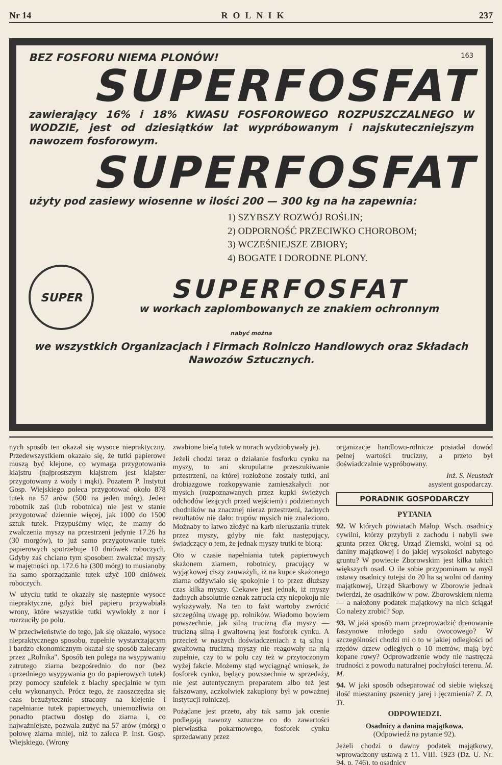Nr 14 ROLNIK 237
BEZ FOSFORU NIEMA PLONÓW! 163
SUPERFOSFAT
zawierający 16% i 18% KWASU FOSFOROWEGO ROZPUSZCZALNEGO W WODZIE, jest od dziesiątków lat wypróbowanym i najskuteczniejszym nawozem fosforowym.
SUPERFOSFAT
użyty pod zasiewy wiosenne w ilości 200 — 300 kg na ha zapewnia:
1) SZYBSZY ROZWÓJ ROŚLIN;
2) ODPORNOŚĆ PRZECIWKO CHOROBOM;
3) WCZEŚNIEJSZE ZBIORY;
4) BOGATE I DORODNE PLONY.
SUPER
SUPERFOSFAT
w workach zaplombowanych ze znakiem ochronnym
nabyć można
we wszystkich Organizacjach i Firmach Rolniczo Handlowych oraz Składach Nawozów Sztucznych.
nych sposób ten okazał się wysoce niepraktyczny. Przedewszystkiem okazało się, że tutki papierowe muszą być klejone, co wymaga przygotowania klajstru (najprostszym klajstrem jest klajster przygotowany z wody i mąki). Pozatem P. Instytut Gosp. Wiejskiego poleca przygotować około 878 tutek na 57 arów (500 na jeden mórg). Jeden robotnik zaś (lub robotnica) nie jest w stanie przygotować dziennie więcej, jak 1000 do 1500 sztuk tutek. Przypuśćmy więc, że mamy do zwalczenia myszy na przestrzeni jedynie 17.26 ha (30 morgów), to już samo przygotowanie tutek papierowych spotrzebuje 10 dniówek roboczych. Gdyby zaś chciano tym sposobem zwalczać myszy w majętności np. 172.6 ha (300 mórg) to musianoby na samo sporządzanie tutek użyć 100 dniówek roboczych.
W użyciu tutki te okazały się następnie wysoce niepraktyczne, gdyż biel papieru przywabiała wrony, które wszystkie tutki wywlokły z nor i rozrzuciły po polu.
W przeciwieństwie do tego, jak się okazało, wysoce niepraktycznego sposobu, zupełnie wystarczającym i bardzo ekonomicznym okazał się sposób zalecany przez „Rolnika". Sposób ten polega na wsypywaniu zatrutego ziarna bezpośrednio do nor (bez uprzedniego wsypywania go do papierowych tutek) przy pomocy szufelek z blachy specjalnie w tym celu wykonanych. Prócz tego, że zaoszczędza się czas bezużytecznie stracony na klejenie i napełnianie tutek papierowych, uniemożliwia on ponadto ptactwu dostęp do ziarna i, co najważniejsze, pozwala zużyć na 57 arów (mórg) o połowę ziarna mniej, niż to zaleca P. Inst. Gosp. Wiejskiego. (Wrony
zwabione bielą tutek w norach wydziobywały je).
Jeżeli chodzi teraz o działanie fosforku cynku na myszy, to ani skrupulatne przeszukiwanie przestrzeni, na której rozłożone zostały tutki, ani drobiazgowe rozkopywanie zamieszkałych nor mysich (rozpoznawanych przez kupki świeżych odchodów leżących przed wejściem) i podziemnych chodników na znacznej nieraz przestrzeni, żadnych rezultatów nie dało: trupów mysich nie znaleziono. Możnaby to łatwo złożyć na karb nieruszania trutek przez myszy, gdyby nie fakt następujący, świadczący o tem, że jednak myszy trutki te biorą:
Oto w czasie napełniania tutek papierowych skażonem ziarnem, robotnicy, pracujący w wyjątkowej ciszy zauważyli, iż na kupce skażonego ziarna odżywiało się spokojnie i to przez dłuższy czas kilka myszy. Ciekawe jest jednak, iż myszy żadnych absolutnie oznak zatrucia czy niepokoju nie wykazywały. Na ten to fakt wartoby zwrócić szczególną uwagę pp. rolników. Wiadomo bowiem powszechnie, jak silną trucizną dla myszy — trucizną silną i gwałtowną jest fosforek cynku. A przecież w naszych doświadczeniach z tą silną i gwałtowną trucizną myszy nie reagowały na nią zupełnie, czy to w polu czy też w przytoczonym wyżej fakcie. Możemy stąd wyciągnąć wniosek, że fosforek cynku, będący powszechnie w sprzedaży, nie jest autentycznym preparatem albo też jest fałszowany, aczkolwiek zakupiony był w poważnej instytucji rolniczej.
Pożądane jest przeto, aby tak samo jak ocenie podlegają nawozy sztuczne co do zawartości pierwiastka pokarmowego, fosforek cynku sprzedawany przez
organizacje handlowo-rolnicze posiadał dowód pełnej wartości trucizny, a przeto był doświadczalnie wypróbowany.
Inż. S. Neustadt
asystent gospodarczy.
PORADNIK GOSPODARCZY
PYTANIA
92. W których powiatach Małop. Wsch. osadnicy cywilni, którzy przybyli z zachodu i nabyli swe grunta przez Okręg. Urząd Ziemski, wolni są od daniny majątkowej i do jakiej wysokości nabytego gruntu? W powiecie Zborowskim jest kilka takich większych osad. O ile sobie przypominam w myśl ustawy osadnicy tutejsi do 20 ha są wolni od daniny majątkowej, Urząd Skarbowy w Zborowie jednak twierdzi, że osadników w pow. Zborowskiem niema — a nałożony podatek majątkowy na nich ściąga! Co należy zrobić? Sop.
93. W jaki sposób mam przeprowadzić drenowanie faszynowe młodego sadu owocowego? W szczególności chodzi mi o to w jakiej odległości od rzędów drzew odległych o 10 metrów, mają być kopane rowy? Odprowadzenie wody nie nastręcza trudności z powodu naturalnej pochyłości terenu. M. M.
94. W jaki sposób odseparować od siebie większą ilość mieszaniny pszenicy jarej i jęczmienia? Z. D. Tł.
ODPOWIEDZI.
Osadnicy a danina majątkowa.
(Odpowiedź na pytanie 92).
Jeżeli chodzi o dawny podatek majątkowy, wprowadzony ustawą z 11. VIII. 1923 (Dz. U. Nr. 94, p. 746), to osadnicy